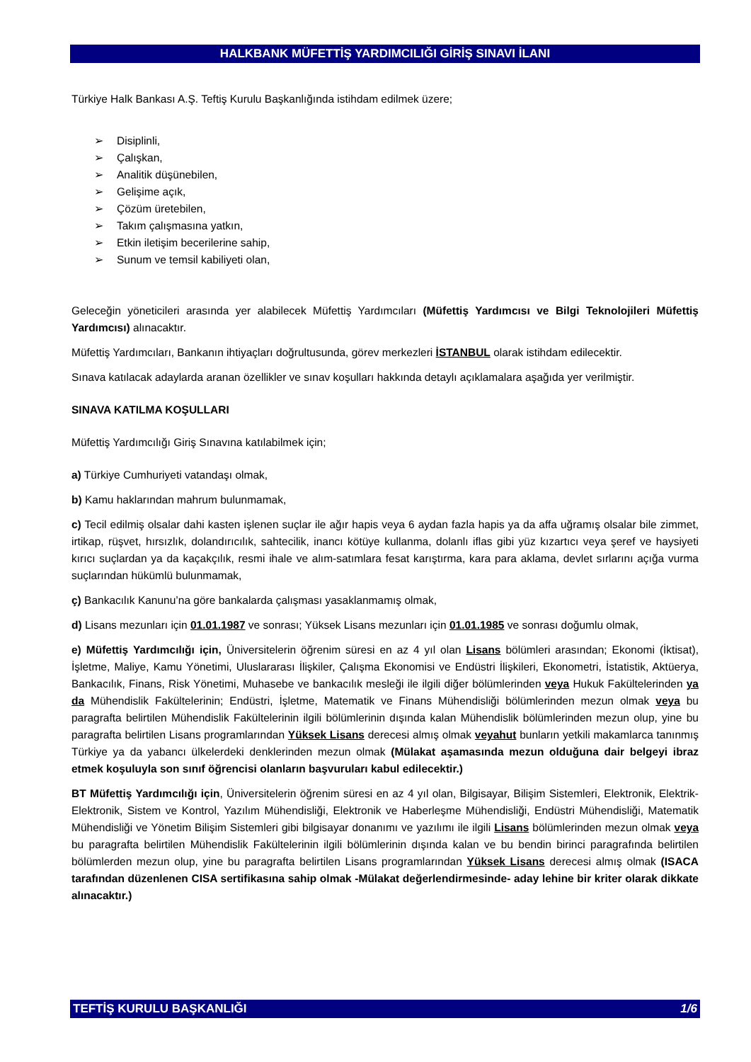HALKBANK MÜFETTİŞ YARDIMCILIĞI GİRİŞ SINAVI İLANI
Türkiye Halk Bankası A.Ş. Teftiş Kurulu Başkanlığında istihdam edilmek üzere;
➢ Disiplinli,
➢ Çalışkan,
➢ Analitik düşünebilen,
➢ Gelişime açık,
➢ Çözüm üretebilen,
➢ Takım çalışmasına yatkın,
➢ Etkin iletişim becerilerine sahip,
➢ Sunum ve temsil kabiliyeti olan,
Geleceğin yöneticileri arasında yer alabilecek Müfettiş Yardımcıları (Müfettiş Yardımcısı ve Bilgi Teknolojileri Müfettiş Yardımcısı) alınacaktır.
Müfettiş Yardımcıları, Bankanın ihtiyaçları doğrultusunda, görev merkezleri İSTANBUL olarak istihdam edilecektir.
Sınava katılacak adaylarda aranan özellikler ve sınav koşulları hakkında detaylı açıklamalara aşağıda yer verilmiştir.
SINAVA KATILMA KOŞULLARI
Müfettiş Yardımcılığı Giriş Sınavına katılabilmek için;
a) Türkiye Cumhuriyeti vatandaşı olmak,
b) Kamu haklarından mahrum bulunmamak,
c) Tecil edilmiş olsalar dahi kasten işlenen suçlar ile ağır hapis veya 6 aydan fazla hapis ya da affa uğramış olsalar bile zimmet, irtikap, rüşvet, hırsızlık, dolandırıcılık, sahtecilik, inancı kötüye kullanma, dolanlı iflas gibi yüz kızartıcı veya şeref ve haysiyeti kırıcı suçlardan ya da kaçakçılık, resmi ihale ve alım-satımlara fesat karıştırma, kara para aklama, devlet sırlarını açığa vurma suçlarından hükümlü bulunmamak,
ç) Bankacılık Kanunu’na göre bankalarda çalışması yasaklanmamış olmak,
d) Lisans mezunları için 01.01.1987 ve sonrası; Yüksek Lisans mezunları için 01.01.1985 ve sonrası doğumlu olmak,
e) Müfettiş Yardımcılığı için, Üniversitelerin öğrenim süresi en az 4 yıl olan Lisans bölümleri arasından; Ekonomi (İktisat), İşletme, Maliye, Kamu Yönetimi, Uluslararası İlişkiler, Çalışma Ekonomisi ve Endüstri İlişkileri, Ekonometri, İstatistik, Aktüerya, Bankacılık, Finans, Risk Yönetimi, Muhasebe ve bankacılık mesleği ile ilgili diğer bölümlerinden veya Hukuk Fakültelerinden ya da Mühendislik Fakültelerinin; Endüstri, İşletme, Matematik ve Finans Mühendisliği bölümlerinden mezun olmak veya bu paragrafta belirtilen Mühendislik Fakültelerinin ilgili bölümlerinin dışında kalan Mühendislik bölümlerinden mezun olup, yine bu paragrafta belirtilen Lisans programlarından Yüksek Lisans derecesi almış olmak veyahut bunların yetkili makamlarca tanınmış Türkiye ya da yabancı ülkelerdeki denklerinden mezun olmak (Mülakat aşamasında mezun olduğuna dair belgeyi ibraz etmek koşuluyla son sınıf öğrencisi olanların başvuruları kabul edilecektir.)
BT Müfettiş Yardımcılığı için, Üniversitelerin öğrenim süresi en az 4 yıl olan, Bilgisayar, Bilişim Sistemleri, Elektronik, Elektrik-Elektronik, Sistem ve Kontrol, Yazılım Mühendisliği, Elektronik ve Haberleşme Mühendisliği, Endüstri Mühendisliği, Matematik Mühendisliği ve Yönetim Bilişim Sistemleri gibi bilgisayar donanımı ve yazılımı ile ilgili Lisans bölümlerinden mezun olmak veya bu paragrafta belirtilen Mühendislik Fakültelerinin ilgili bölümlerinin dışında kalan ve bu bendin birinci paragrafında belirtilen bölümlerden mezun olup, yine bu paragrafta belirtilen Lisans programlarından Yüksek Lisans derecesi almış olmak (ISACA tarafından düzenlenen CISA sertifikasına sahip olmak -Mülakat değerlendirmesinde- aday lehine bir kriter olarak dikkate alınacaktır.)
TEFTİŞ KURULU BAŞKANLIĞI 1/6